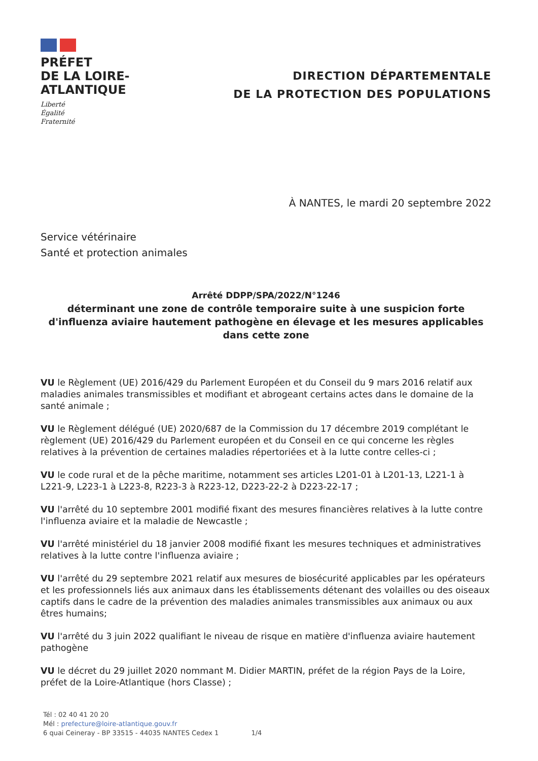PRÉFET
DE LA LOIRE-
ATLANTIQUE
Liberté
Égalité
Fraternité
DIRECTION DÉPARTEMENTALE
DE LA PROTECTION DES POPULATIONS
À NANTES, le mardi 20 septembre 2022
Service vétérinaire
Santé et protection animales
Arrêté DDPP/SPA/2022/N°1246
déterminant une zone de contrôle temporaire suite à une suspicion forte d'influenza aviaire hautement pathogène en élevage et les mesures applicables dans cette zone
VU le Règlement (UE) 2016/429 du Parlement Européen et du Conseil du 9 mars 2016 relatif aux maladies animales transmissibles et modifiant et abrogeant certains actes dans le domaine de la santé animale ;
VU le Règlement délégué (UE) 2020/687 de la Commission du 17 décembre 2019 complétant le règlement (UE) 2016/429 du Parlement européen et du Conseil en ce qui concerne les règles relatives à la prévention de certaines maladies répertoriées et à la lutte contre celles-ci ;
VU le code rural et de la pêche maritime, notamment ses articles L201-01 à L201-13, L221-1 à L221-9, L223-1 à L223-8, R223-3 à R223-12, D223-22-2 à D223-22-17 ;
VU l'arrêté du 10 septembre 2001 modifié fixant des mesures financières relatives à la lutte contre l'influenza aviaire et la maladie de Newcastle ;
VU l'arrêté ministériel du 18 janvier 2008 modifié fixant les mesures techniques et administratives relatives à la lutte contre l'influenza aviaire ;
VU l'arrêté du 29 septembre 2021 relatif aux mesures de biosécurité applicables par les opérateurs et les professionnels liés aux animaux dans les établissements détenant des volailles ou des oiseaux captifs dans le cadre de la prévention des maladies animales transmissibles aux animaux ou aux êtres humains;
VU l'arrêté du 3 juin 2022 qualifiant le niveau de risque en matière d'influenza aviaire hautement pathogène
VU le décret du 29 juillet 2020 nommant M. Didier MARTIN, préfet de la région Pays de la Loire, préfet de la Loire-Atlantique (hors Classe) ;
Tél : 02 40 41 20 20
Mél : prefecture@loire-atlantique.gouv.fr
6 quai Ceineray - BP 33515 - 44035 NANTES Cedex 1 1/4